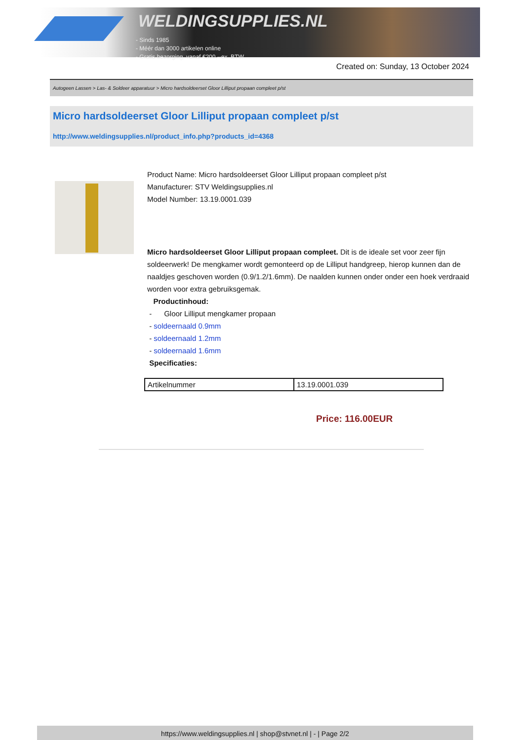WELDINGSUPPLIES.NL
- Sinds 1985
- Méér dan 3000 artikelen online
- Gratis bezorging, vanaf €200,--ex. BTW
Created on: Sunday, 13 October 2024
Autogeen Lassen > Las- & Soldeer apparatuur > Micro hardsoldeerset Gloor Lilliput propaan compleet p/st
Micro hardsoldeerset Gloor Lilliput propaan compleet p/st
http://www.weldingsupplies.nl/product_info.php?products_id=4368
Product Name: Micro hardsoldeerset Gloor Lilliput propaan compleet p/st
Manufacturer: STV Weldingsupplies.nl
Model Number: 13.19.0001.039
Micro hardsoldeerset Gloor Lilliput propaan compleet. Dit is de ideale set voor zeer fijn soldeerwerk! De mengkamer wordt gemonteerd op de Lilliput handgreep, hierop kunnen dan de naaldjes geschoven worden (0.9/1.2/1.6mm). De naalden kunnen onder onder een hoek verdraaid worden voor extra gebruiksgemak.
Productinhoud:
- Gloor Lilliput mengkamer propaan
- soldeernaald 0.9mm
- soldeernaald 1.2mm
- soldeernaald 1.6mm
Specificaties:
| Artikelnummer | 13.19.0001.039 |
Price: 116.00EUR
https://www.weldingsupplies.nl | shop@stvnet.nl | - | Page 2/2